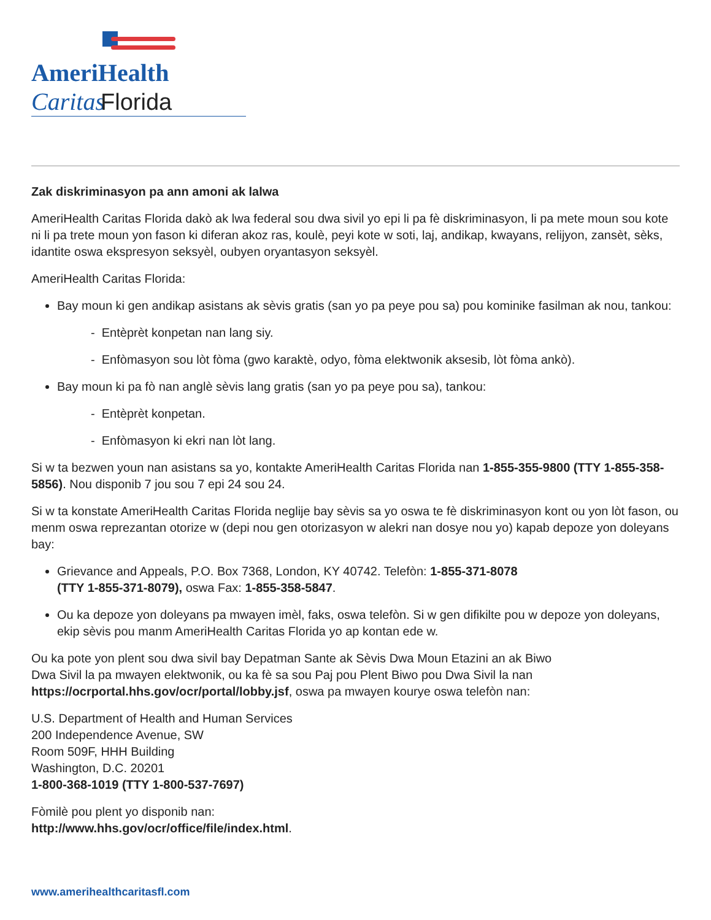AmeriHealth Caritas
Florida
Zak diskriminasyon pa ann amoni ak lalwa
AmeriHealth Caritas Florida dakò ak lwa federal sou dwa sivil yo epi li pa fè diskriminasyon, li pa mete moun sou kote ni li pa trete moun yon fason ki diferan akoz ras, koulè, peyi kote w soti, laj, andikap, kwayans, relijyon, zansèt, sèks, idantite oswa ekspresyon seksyèl, oubyen oryantasyon seksyèl.
AmeriHealth Caritas Florida:
Bay moun ki gen andikap asistans ak sèvis gratis (san yo pa peye pou sa) pou kominike fasilman ak nou, tankou:
- Entèprèt konpetan nan lang siy.
- Enfòmasyon sou lòt fòma (gwo karaktè, odyo, fòma elektwonik aksesib, lòt fòma ankò).
Bay moun ki pa fò nan anglè sèvis lang gratis (san yo pa peye pou sa), tankou:
- Entèprèt konpetan.
- Enfòmasyon ki ekri nan lòt lang.
Si w ta bezwen youn nan asistans sa yo, kontakte AmeriHealth Caritas Florida nan 1-855-355-9800 (TTY 1-855-358-5856). Nou disponib 7 jou sou 7 epi 24 sou 24.
Si w ta konstate AmeriHealth Caritas Florida neglije bay sèvis sa yo oswa te fè diskriminasyon kont ou yon lòt fason, ou menm oswa reprezantan otorize w (depi nou gen otorizasyon w alekri nan dosye nou yo) kapab depoze yon doleyans bay:
Grievance and Appeals, P.O. Box 7368, London, KY 40742. Telefòn: 1-855-371-8078
(TTY 1-855-371-8079), oswa Fax: 1-855-358-5847.
Ou ka depoze yon doleyans pa mwayen imèl, faks, oswa telefòn. Si w gen difikilte pou w depoze yon doleyans, ekip sèvis pou manm AmeriHealth Caritas Florida yo ap kontan ede w.
Ou ka pote yon plent sou dwa sivil bay Depatman Sante ak Sèvis Dwa Moun Etazini an ak Biwo
Dwa Sivil la pa mwayen elektwonik, ou ka fè sa sou Paj pou Plent Biwo pou Dwa Sivil la nan https://ocrportal.hhs.gov/ocr/portal/lobby.jsf, oswa pa mwayen kourye oswa telefòn nan:
U.S. Department of Health and Human Services
200 Independence Avenue, SW
Room 509F, HHH Building
Washington, D.C. 20201
1-800-368-1019 (TTY 1-800-537-7697)
Fòmilè pou plent yo disponib nan:
http://www.hhs.gov/ocr/office/file/index.html.
www.amerihealthcaritasfl.com